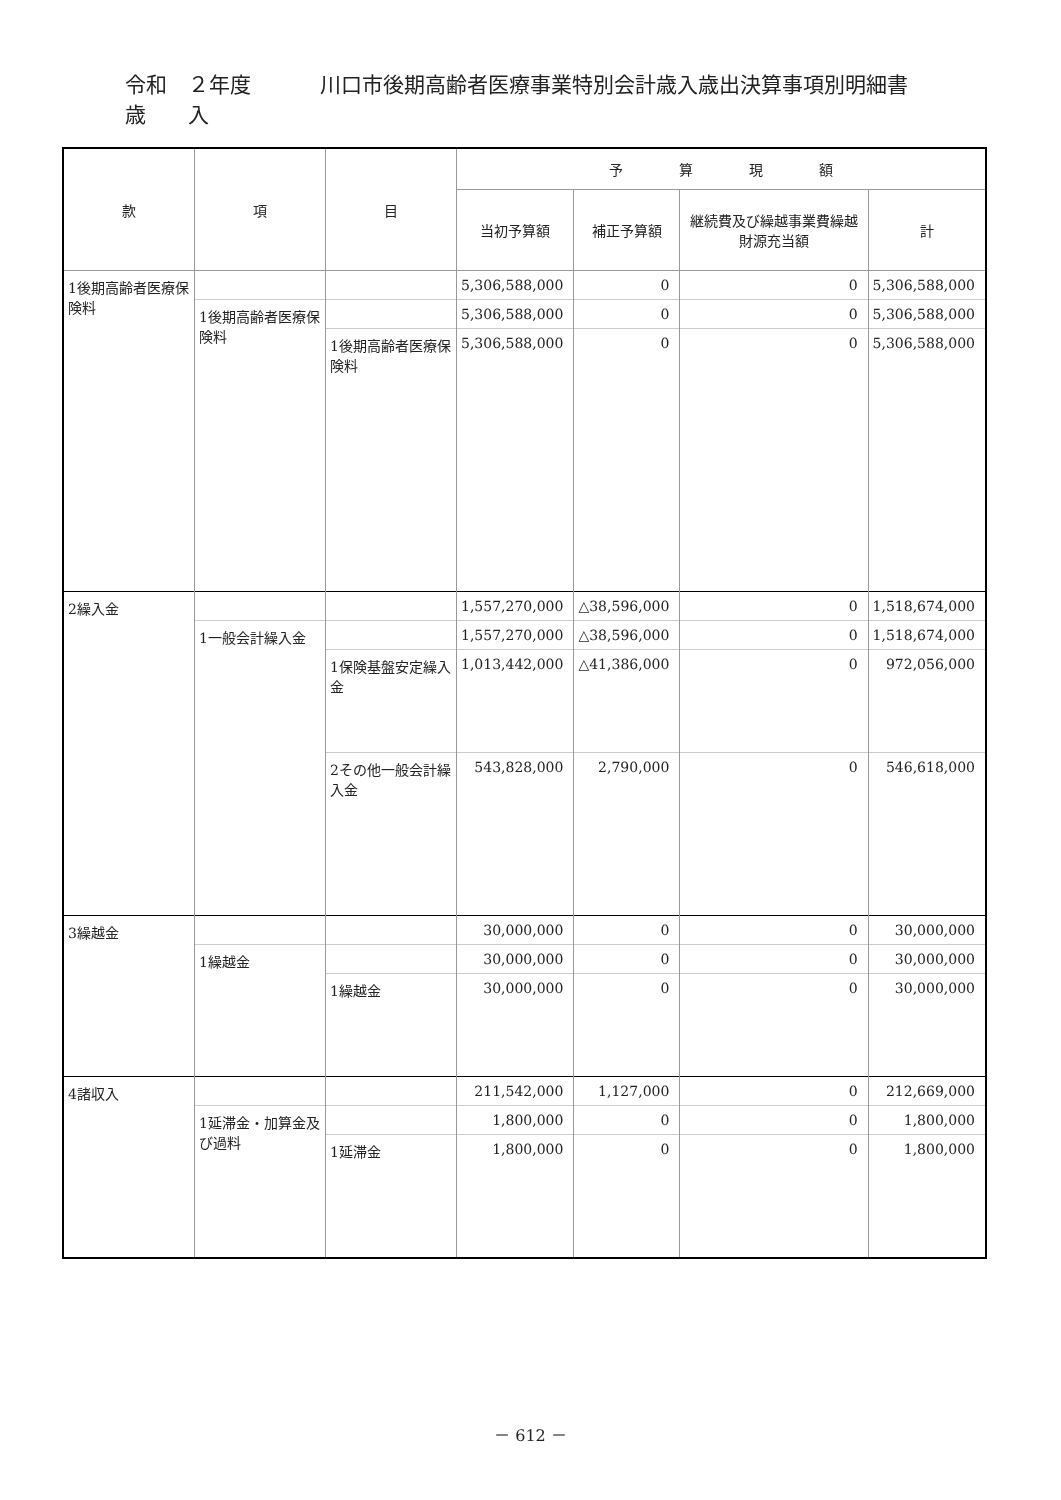令和　２年度
歳　　入 川口市後期高齢者医療事業特別会計歳入歳出決算事項別明細書
| 款 | 項 | 目 | 予 算 現 額 | | | |
| --- | --- | --- | --- | --- | --- | --- |
| | | | 当初予算額 | 補正予算額 | 継続費及び繰越事業費繰越財源充当額 | 計 |
| 1後期高齢者医療保険料 | | | 5,306,588,000 | 0 | 0 | 5,306,588,000 |
| | 1後期高齢者医療保険料 | | 5,306,588,000 | 0 | 0 | 5,306,588,000 |
| | | 1後期高齢者医療保険料 | 5,306,588,000 | 0 | 0 | 5,306,588,000 |
| 2繰入金 | | | 1,557,270,000 | △38,596,000 | 0 | 1,518,674,000 |
| | 1一般会計繰入金 | | 1,557,270,000 | △38,596,000 | 0 | 1,518,674,000 |
| | | 1保険基盤安定繰入金 | 1,013,442,000 | △41,386,000 | 0 | 972,056,000 |
| | | 2その他一般会計繰入金 | 543,828,000 | 2,790,000 | 0 | 546,618,000 |
| 3繰越金 | | | 30,000,000 | 0 | 0 | 30,000,000 |
| | 1繰越金 | | 30,000,000 | 0 | 0 | 30,000,000 |
| | | 1繰越金 | 30,000,000 | 0 | 0 | 30,000,000 |
| 4諸収入 | | | 211,542,000 | 1,127,000 | 0 | 212,669,000 |
| | 1延滞金・加算金及び過料 | | 1,800,000 | 0 | 0 | 1,800,000 |
| | | 1延滞金 | 1,800,000 | 0 | 0 | 1,800,000 |
－ 612 －